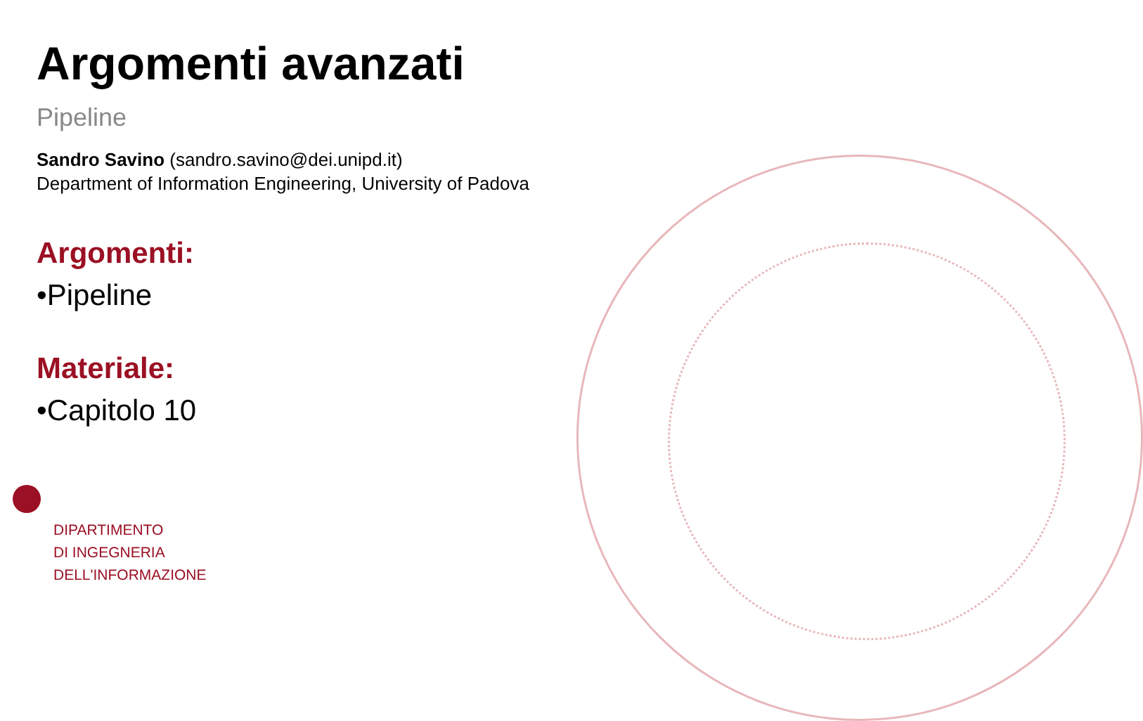Argomenti avanzati
Pipeline
Sandro Savino (sandro.savino@dei.unipd.it)
Department of Information Engineering, University of Padova
Argomenti:
•Pipeline
Materiale:
•Capitolo 10
DIPARTIMENTO
DI INGEGNERIA
DELL'INFORMAZIONE